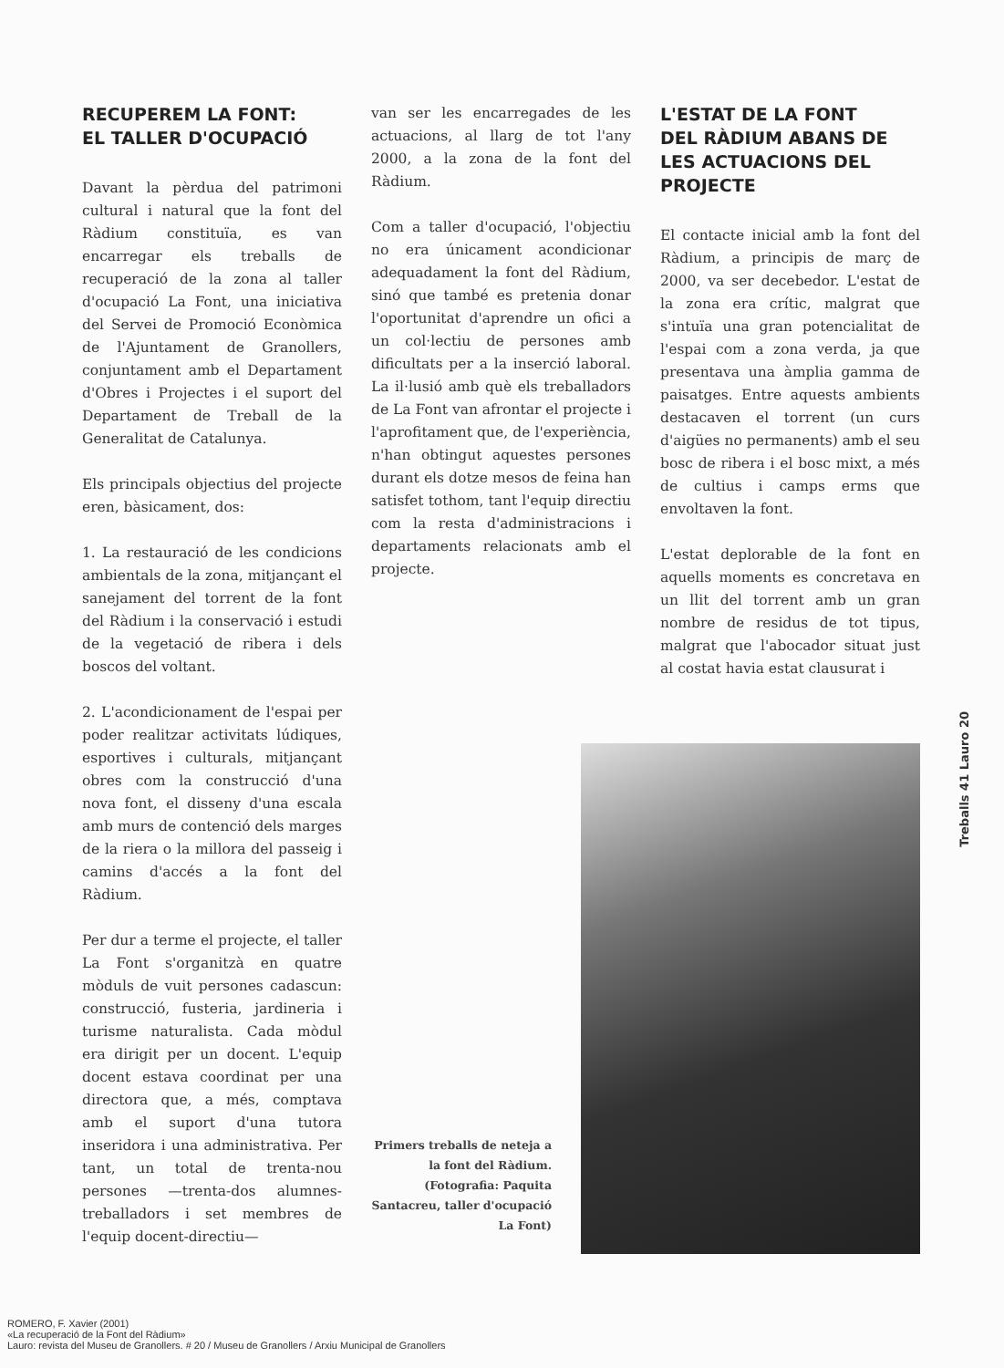RECUPEREM LA FONT:
EL TALLER D'OCUPACIÓ
Davant la pèrdua del patrimoni cultural i natural que la font del Ràdium constituïa, es van encarregar els treballs de recuperació de la zona al taller d'ocupació La Font, una iniciativa del Servei de Promoció Econòmica de l'Ajuntament de Granollers, conjuntament amb el Departament d'Obres i Projectes i el suport del Departament de Treball de la Generalitat de Catalunya.
Els principals objectius del projecte eren, bàsicament, dos:
1. La restauració de les condicions ambientals de la zona, mitjançant el sanejament del torrent de la font del Ràdium i la conservació i estudi de la vegetació de ribera i dels boscos del voltant.
2. L'acondicionament de l'espai per poder realitzar activitats lúdiques, esportives i culturals, mitjançant obres com la construcció d'una nova font, el disseny d'una escala amb murs de contenció dels marges de la riera o la millora del passeig i camins d'accés a la font del Ràdium.
Per dur a terme el projecte, el taller La Font s'organitzà en quatre mòduls de vuit persones cadascun: construcció, fusteria, jardineria i turisme naturalista. Cada mòdul era dirigit per un docent. L'equip docent estava coordinat per una directora que, a més, comptava amb el suport d'una tutora inseridora i una administrativa. Per tant, un total de trenta-nou persones —trenta-dos alumnes-treballadors i set membres de l'equip docent-directiu—
van ser les encarregades de les actuacions, al llarg de tot l'any 2000, a la zona de la font del Ràdium.
Com a taller d'ocupació, l'objectiu no era únicament acondicionar adequadament la font del Ràdium, sinó que també es pretenia donar l'oportunitat d'aprendre un ofici a un col·lectiu de persones amb dificultats per a la inserció laboral. La il·lusió amb què els treballadors de La Font van afrontar el projecte i l'aprofitament que, de l'experiència, n'han obtingut aquestes persones durant els dotze mesos de feina han satisfet tothom, tant l'equip directiu com la resta d'administracions i departaments relacionats amb el projecte.
L'ESTAT DE LA FONT
DEL RÀDIUM ABANS DE
LES ACTUACIONS DEL PROJECTE
El contacte inicial amb la font del Ràdium, a principis de març de 2000, va ser decebedor. L'estat de la zona era crític, malgrat que s'intuïa una gran potencialitat de l'espai com a zona verda, ja que presentava una àmplia gamma de paisatges. Entre aquests ambients destacaven el torrent (un curs d'aigües no permanents) amb el seu bosc de ribera i el bosc mixt, a més de cultius i camps erms que envoltaven la font.
L'estat deplorable de la font en aquells moments es concretava en un llit del torrent amb un gran nombre de residus de tot tipus, malgrat que l'abocador situat just al costat havia estat clausurat i
Treballs 41 Lauro 20
Primers treballs de neteja a la font del Ràdium. (Fotografia: Paquita Santacreu, taller d'ocupació La Font)
ROMERO, F. Xavier (2001)
«La recuperació de la Font del Ràdium»
Lauro: revista del Museu de Granollers. # 20 / Museu de Granollers / Arxiu Municipal de Granollers